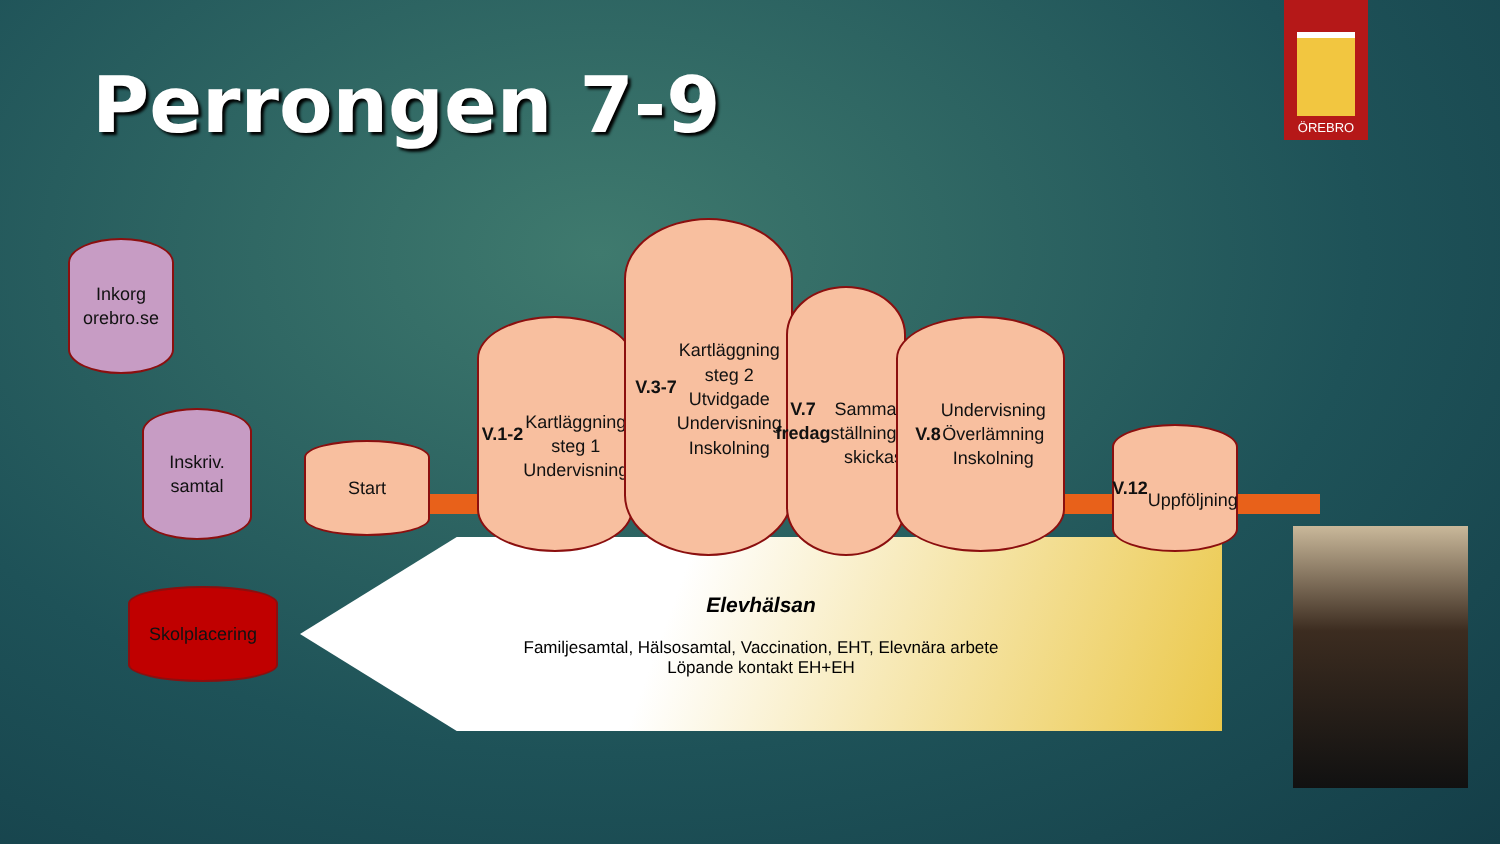Perrongen 7-9
ÖREBRO
Elevhälsan
Familjesamtal, Hälsosamtal, Vaccination, EHT, Elevnära arbete
Löpande kontakt EH+EH
Inkorg
orebro.se
Inskriv.
samtal
Skolplacering
Start
V.1-2
Kartläggning
steg 1
Undervisning
V.3-7
Kartläggning
steg 2
Utvidgade
Undervisning
Inskolning
V.7 fredag
Samman-
ställningen
skickas
V.8 Undervisning
Överlämning
Inskolning
V.12
Uppföljning